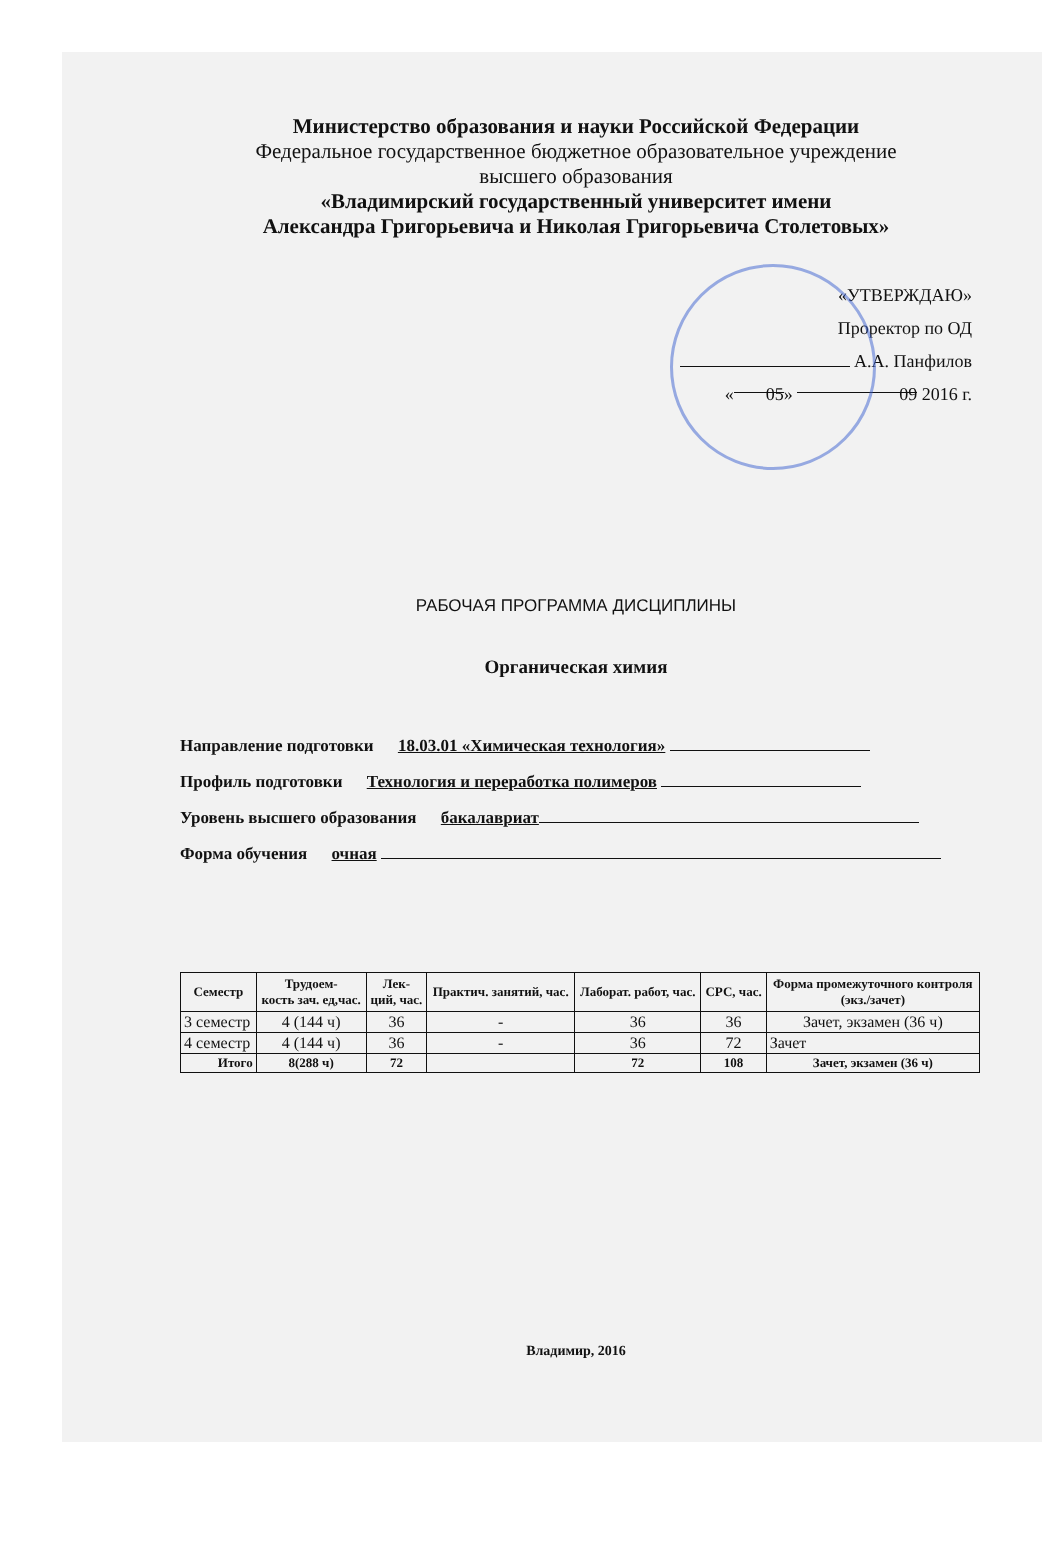Министерство образования и науки Российской Федерации
Федеральное государственное бюджетное образовательное учреждение
высшего образования
«Владимирский государственный университет имени
Александра Григорьевича и Николая Григорьевича Столетовых»
«УТВЕРЖДАЮ»
Проректор по ОД
А.А. Панфилов
« 05 » 09 2016 г.
РАБОЧАЯ ПРОГРАММА ДИСЦИПЛИНЫ
Органическая химия
Направление подготовки 18.03.01 «Химическая технология»
Профиль подготовки Технология и переработка полимеров
Уровень высшего образования бакалавриат
Форма обучения очная
| Семестр | Трудоем- кость зач. ед,час. | Лек- ций, час. | Практич. занятий, час. | Лаборат. работ, час. | СРС, час. | Форма промежуточного контроля (экз./зачет) |
| --- | --- | --- | --- | --- | --- | --- |
| 3 семестр | 4 (144 ч) | 36 | - | 36 | 36 | Зачет, экзамен (36 ч) |
| 4 семестр | 4 (144 ч) | 36 | - | 36 | 72 | Зачет |
| Итого | 8(288 ч) | 72 | | 72 | 108 | Зачет, экзамен (36 ч) |
Владимир, 2016